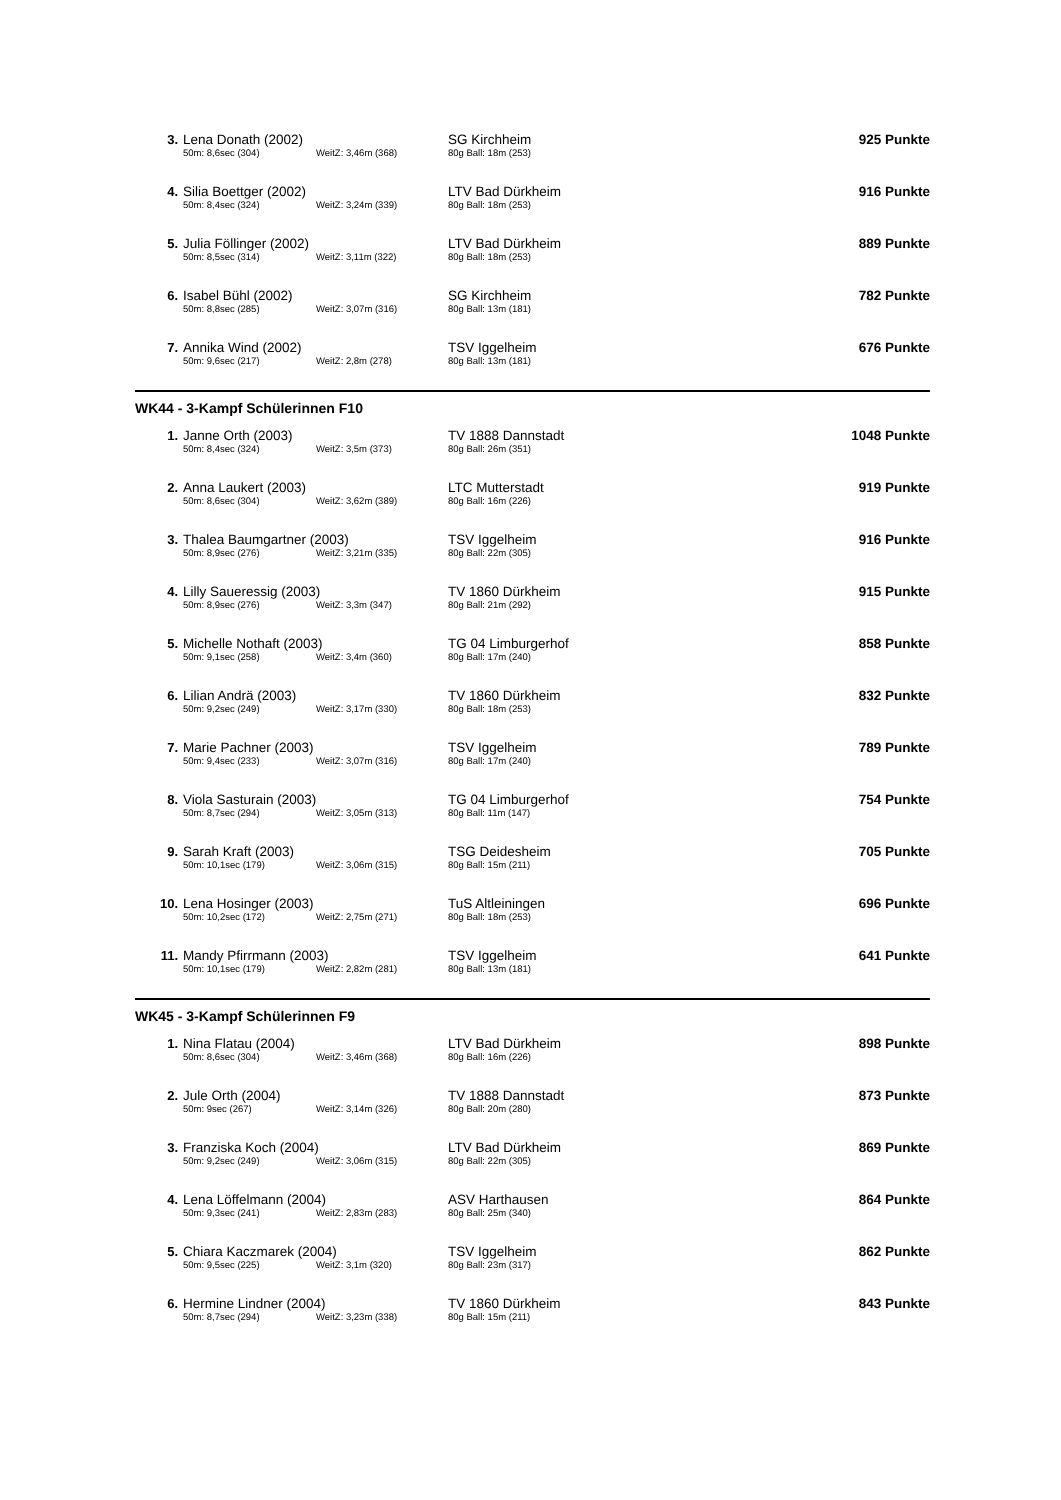| 3. | Lena Donath (2002) | | SG Kirchheim | 925 Punkte |
| | 50m: 8,6sec (304) | WeitZ: 3,46m (368) | 80g Ball: 18m (253) | |
| 4. | Silia Boettger (2002) | | LTV Bad Dürkheim | 916 Punkte |
| | 50m: 8,4sec (324) | WeitZ: 3,24m (339) | 80g Ball: 18m (253) | |
| 5. | Julia Föllinger (2002) | | LTV Bad Dürkheim | 889 Punkte |
| | 50m: 8,5sec (314) | WeitZ: 3,11m (322) | 80g Ball: 18m (253) | |
| 6. | Isabel Bühl (2002) | | SG Kirchheim | 782 Punkte |
| | 50m: 8,8sec (285) | WeitZ: 3,07m (316) | 80g Ball: 13m (181) | |
| 7. | Annika Wind (2002) | | TSV Iggelheim | 676 Punkte |
| | 50m: 9,6sec (217) | WeitZ: 2,8m (278) | 80g Ball: 13m (181) | |
WK44 - 3-Kampf Schülerinnen F10
| 1. | Janne Orth (2003) | | TV 1888 Dannstadt | 1048 Punkte |
| | 50m: 8,4sec (324) | WeitZ: 3,5m (373) | 80g Ball: 26m (351) | |
| 2. | Anna Laukert (2003) | | LTC Mutterstadt | 919 Punkte |
| | 50m: 8,6sec (304) | WeitZ: 3,62m (389) | 80g Ball: 16m (226) | |
| 3. | Thalea Baumgartner (2003) | | TSV Iggelheim | 916 Punkte |
| | 50m: 8,9sec (276) | WeitZ: 3,21m (335) | 80g Ball: 22m (305) | |
| 4. | Lilly Saueressig (2003) | | TV 1860 Dürkheim | 915 Punkte |
| | 50m: 8,9sec (276) | WeitZ: 3,3m (347) | 80g Ball: 21m (292) | |
| 5. | Michelle Nothaft (2003) | | TG 04 Limburgerhof | 858 Punkte |
| | 50m: 9,1sec (258) | WeitZ: 3,4m (360) | 80g Ball: 17m (240) | |
| 6. | Lilian Andrä (2003) | | TV 1860 Dürkheim | 832 Punkte |
| | 50m: 9,2sec (249) | WeitZ: 3,17m (330) | 80g Ball: 18m (253) | |
| 7. | Marie Pachner (2003) | | TSV Iggelheim | 789 Punkte |
| | 50m: 9,4sec (233) | WeitZ: 3,07m (316) | 80g Ball: 17m (240) | |
| 8. | Viola Sasturain (2003) | | TG 04 Limburgerhof | 754 Punkte |
| | 50m: 8,7sec (294) | WeitZ: 3,05m (313) | 80g Ball: 11m (147) | |
| 9. | Sarah Kraft (2003) | | TSG Deidesheim | 705 Punkte |
| | 50m: 10,1sec (179) | WeitZ: 3,06m (315) | 80g Ball: 15m (211) | |
| 10. | Lena Hosinger (2003) | | TuS Altleiningen | 696 Punkte |
| | 50m: 10,2sec (172) | WeitZ: 2,75m (271) | 80g Ball: 18m (253) | |
| 11. | Mandy Pfirrmann (2003) | | TSV Iggelheim | 641 Punkte |
| | 50m: 10,1sec (179) | WeitZ: 2,82m (281) | 80g Ball: 13m (181) | |
WK45 - 3-Kampf Schülerinnen F9
| 1. | Nina Flatau (2004) | | LTV Bad Dürkheim | 898 Punkte |
| | 50m: 8,6sec (304) | WeitZ: 3,46m (368) | 80g Ball: 16m (226) | |
| 2. | Jule Orth (2004) | | TV 1888 Dannstadt | 873 Punkte |
| | 50m: 9sec (267) | WeitZ: 3,14m (326) | 80g Ball: 20m (280) | |
| 3. | Franziska Koch (2004) | | LTV Bad Dürkheim | 869 Punkte |
| | 50m: 9,2sec (249) | WeitZ: 3,06m (315) | 80g Ball: 22m (305) | |
| 4. | Lena Löffelmann (2004) | | ASV Harthausen | 864 Punkte |
| | 50m: 9,3sec (241) | WeitZ: 2,83m (283) | 80g Ball: 25m (340) | |
| 5. | Chiara Kaczmarek (2004) | | TSV Iggelheim | 862 Punkte |
| | 50m: 9,5sec (225) | WeitZ: 3,1m (320) | 80g Ball: 23m (317) | |
| 6. | Hermine Lindner (2004) | | TV 1860 Dürkheim | 843 Punkte |
| | 50m: 8,7sec (294) | WeitZ: 3,23m (338) | 80g Ball: 15m (211) | |